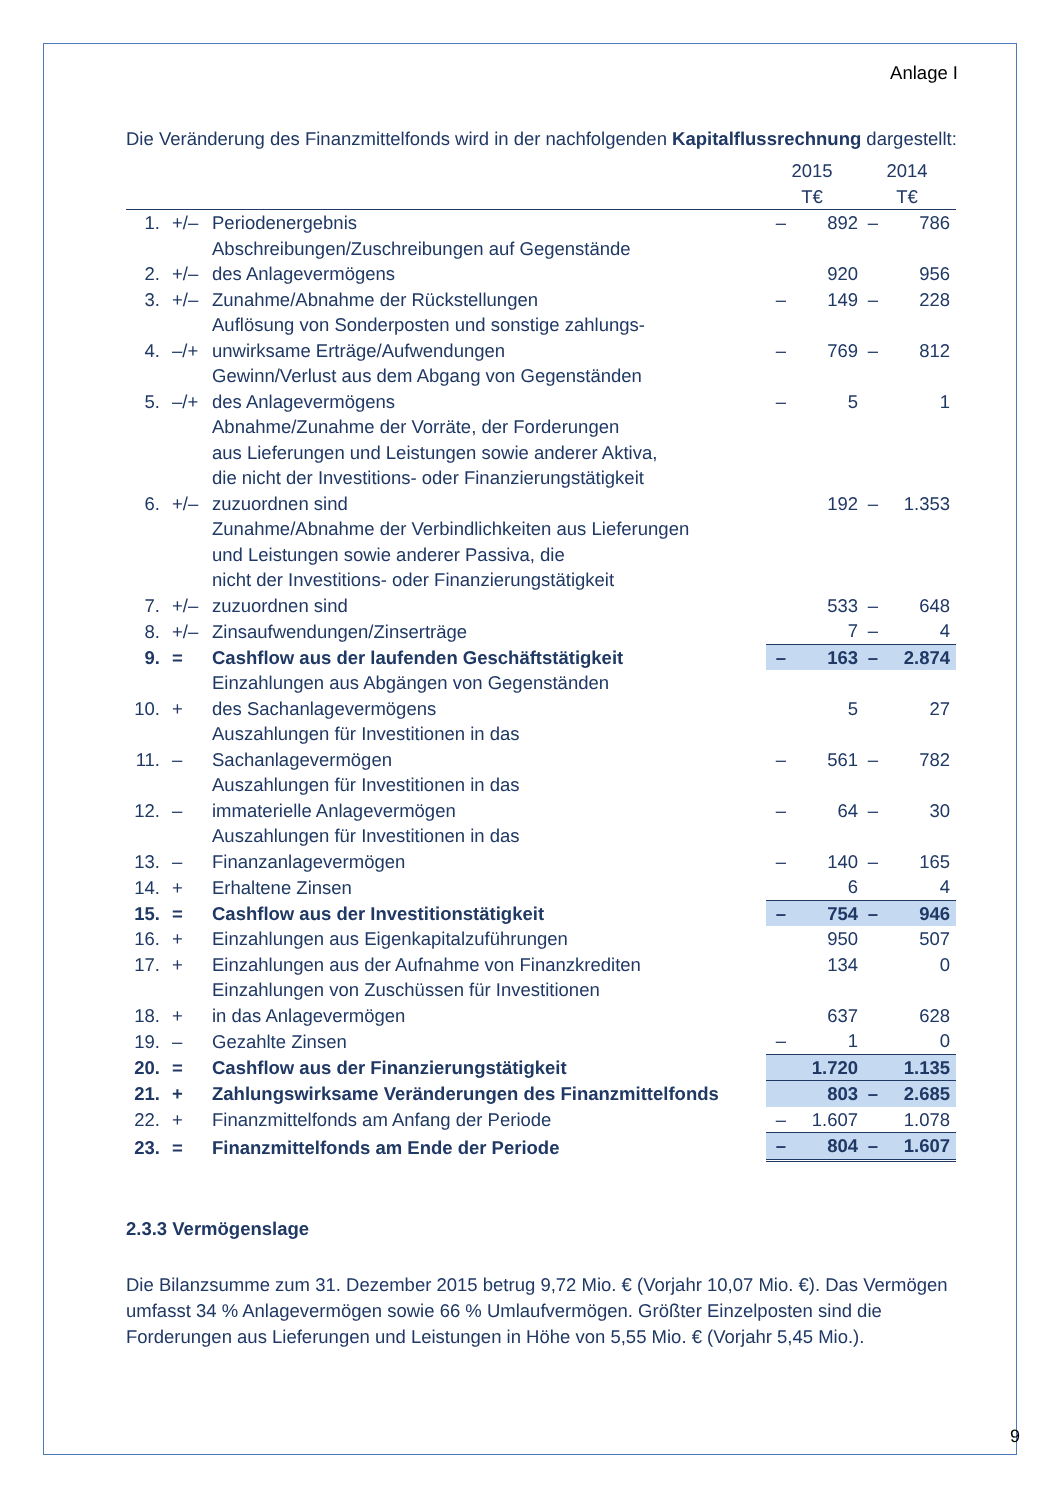Anlage I
Die Veränderung des Finanzmittelfonds wird in der nachfolgenden Kapitalflussrechnung dargestellt:
| | | | 2015 | | 2014 | |
| | | | T€ | | T€ | |
| 1. | +/– | Periodenergebnis | – | 892 | – | 786 |
| 2. | +/– | Abschreibungen/Zuschreibungen auf Gegenstände des Anlagevermögens | | 920 | | 956 |
| 3. | +/– | Zunahme/Abnahme der Rückstellungen | – | 149 | – | 228 |
| 4. | –/+ | Auflösung von Sonderposten und sonstige zahlungs- unwirksame Erträge/Aufwendungen | – | 769 | – | 812 |
| 5. | –/+ | Gewinn/Verlust aus dem Abgang von Gegenständen des Anlagevermögens | – | 5 | | 1 |
| 6. | +/– | Abnahme/Zunahme der Vorräte, der Forderungen aus Lieferungen und Leistungen sowie anderer Aktiva, die nicht der Investitions- oder Finanzierungstätigkeit zuzuordnen sind | | 192 | – | 1.353 |
| 7. | +/– | Zunahme/Abnahme der Verbindlichkeiten aus Lieferungen und Leistungen sowie anderer Passiva, die nicht der Investitions- oder Finanzierungstätigkeit zuzuordnen sind | | 533 | – | 648 |
| 8. | +/– | Zinsaufwendungen/Zinserträge | | 7 | – | 4 |
| 9. | = | Cashflow aus der laufenden Geschäftstätigkeit | – | 163 | – | 2.874 |
| 10. | + | Einzahlungen aus Abgängen von Gegenständen des Sachanlagevermögens | | 5 | | 27 |
| 11. | – | Auszahlungen für Investitionen in das Sachanlagevermögen | – | 561 | – | 782 |
| 12. | – | Auszahlungen für Investitionen in das immaterielle Anlagevermögen | – | 64 | – | 30 |
| 13. | – | Auszahlungen für Investitionen in das Finanzanlagevermögen | – | 140 | – | 165 |
| 14. | + | Erhaltene Zinsen | | 6 | | 4 |
| 15. | = | Cashflow aus der Investitionstätigkeit | – | 754 | – | 946 |
| 16. | + | Einzahlungen aus Eigenkapitalzuführungen | | 950 | | 507 |
| 17. | + | Einzahlungen aus der Aufnahme von Finanzkrediten | | 134 | | 0 |
| 18. | + | Einzahlungen von Zuschüssen für Investitionen in das Anlagevermögen | | 637 | | 628 |
| 19. | – | Gezahlte Zinsen | – | 1 | | 0 |
| 20. | = | Cashflow aus der Finanzierungstätigkeit | | 1.720 | | 1.135 |
| 21. | + | Zahlungswirksame Veränderungen des Finanzmittelfonds | | 803 | – | 2.685 |
| 22. | + | Finanzmittelfonds am Anfang der Periode | – | 1.607 | | 1.078 |
| 23. | = | Finanzmittelfonds am Ende der Periode | – | 804 | – | 1.607 |
2.3.3 Vermögenslage
Die Bilanzsumme zum 31. Dezember 2015 betrug 9,72 Mio. € (Vorjahr 10,07 Mio. €). Das Vermögen umfasst 34 % Anlagevermögen sowie 66 % Umlaufvermögen. Größter Einzelposten sind die Forderungen aus Lieferungen und Leistungen in Höhe von 5,55 Mio. € (Vorjahr 5,45 Mio.).
9